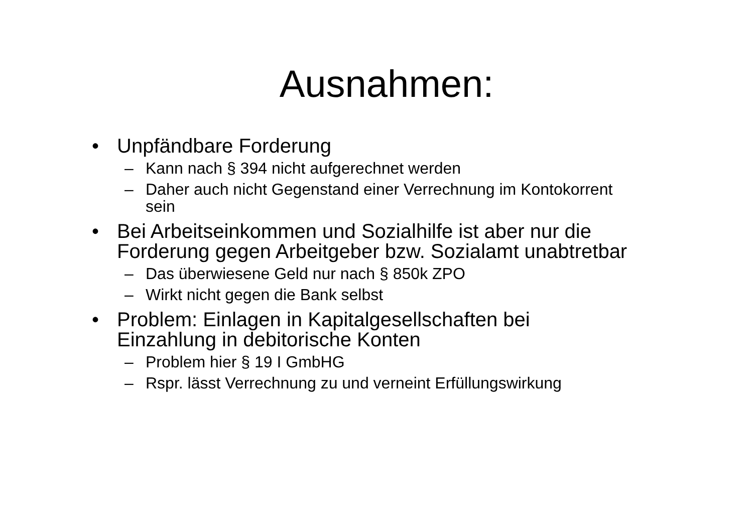Ausnahmen:
• Unpfändbare Forderung
– Kann nach § 394 nicht aufgerechnet werden
– Daher auch nicht Gegenstand einer Verrechnung im Kontokorrent sein
• Bei Arbeitseinkommen und Sozialhilfe ist aber nur die Forderung gegen Arbeitgeber bzw. Sozialamt unabtretbar
– Das überwiesene Geld nur nach § 850k ZPO
– Wirkt nicht gegen die Bank selbst
• Problem: Einlagen in Kapitalgesellschaften bei Einzahlung in debitorische Konten
– Problem hier § 19 I GmbHG
– Rspr. lässt Verrechnung zu und verneint Erfüllungswirkung